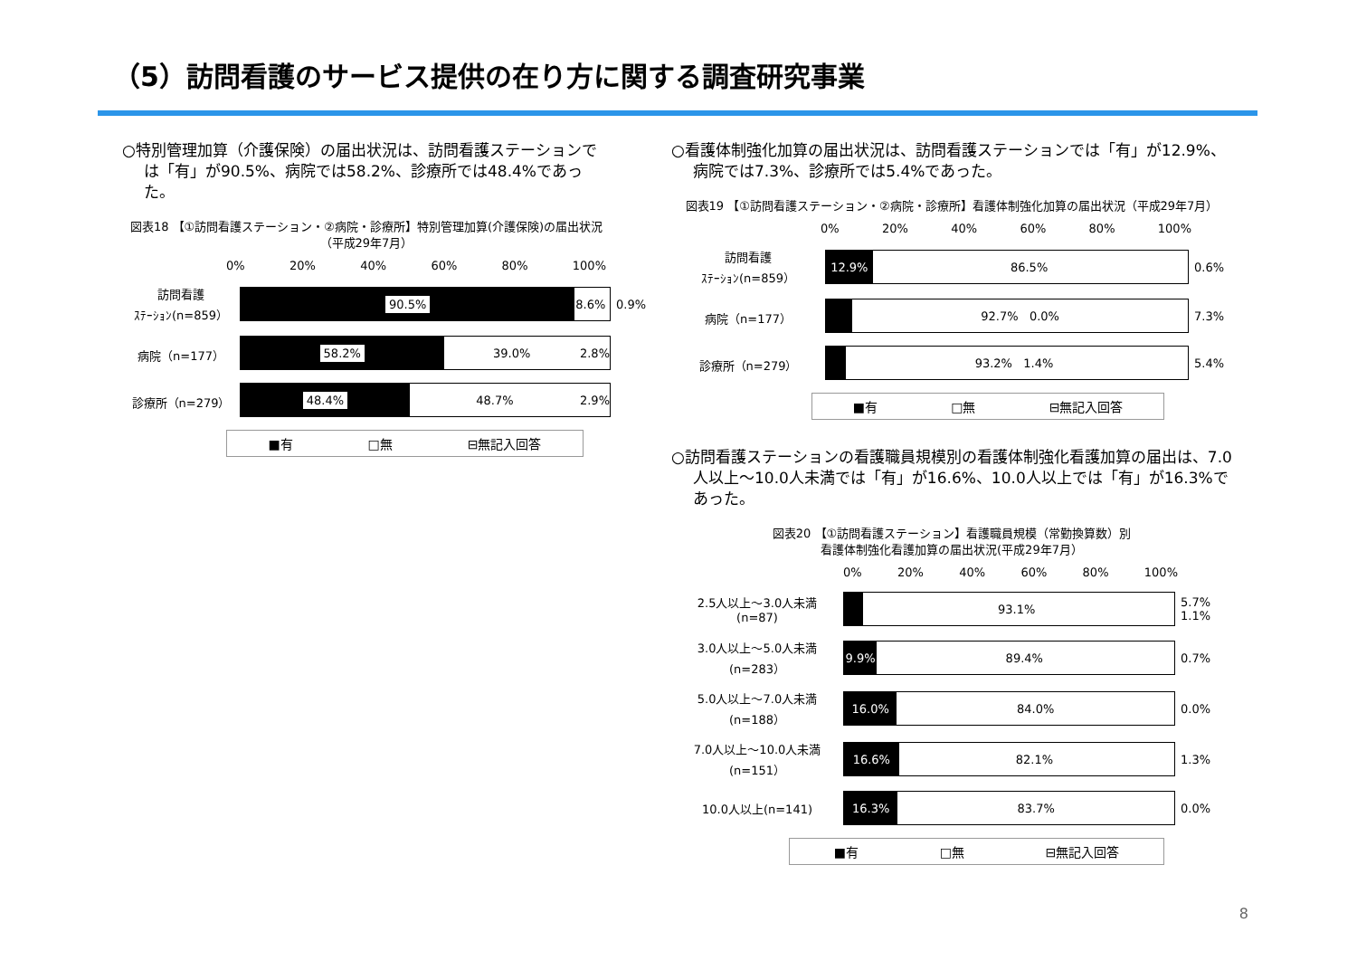（5）訪問看護のサービス提供の在り方に関する調査研究事業
○特別管理加算（介護保険）の届出状況は、訪問看護ステーションでは「有」が90.5%、病院では58.2%、診療所では48.4%であった。
図表18 【①訪問看護ステーション・②病院・診療所】特別管理加算(介護保険)の届出状況（平成29年7月）
0% 20% 40% 60% 80% 100%
訪問看護
ｽﾃｰｼｮﾝ(n=859）
90.5% 8.6%
0.9%
病院（n=177）
58.2% 39.0% 2.8%
診療所（n=279）
48.4% 48.7% 2.9%
■有 □無 ⊟無記入回答
○看護体制強化加算の届出状況は、訪問看護ステーションでは「有」が12.9%、病院では7.3%、診療所では5.4%であった。
図表19 【①訪問看護ステーション・②病院・診療所】看護体制強化加算の届出状況（平成29年7月）
0% 20% 40% 60% 80% 100%
訪問看護
ｽﾃｰｼｮﾝ(n=859）
12.9% 86.5%
0.6%
病院（n=177）
92.7% 0.0%
7.3%
診療所（n=279）
93.2% 1.4%
5.4%
■有 □無 ⊟無記入回答
○訪問看護ステーションの看護職員規模別の看護体制強化看護加算の届出は、7.0人以上～10.0人未満では「有」が16.6%、10.0人以上では「有」が16.3%であった。
図表20 【①訪問看護ステーション】看護職員規模（常勤換算数）別
看護体制強化看護加算の届出状況(平成29年7月）
0% 20% 40% 60% 80% 100%
2.5人以上～3.0人未満
(n=87)
93.1%
5.7% 1.1%
3.0人以上～5.0人未満
(n=283）
9.9% 89.4%
0.7%
5.0人以上～7.0人未満
(n=188）
16.0% 84.0%
0.0%
7.0人以上～10.0人未満
(n=151）
16.6% 82.1%
1.3%
10.0人以上(n=141)
16.3% 83.7%
0.0%
■有 □無 ⊟無記入回答
8